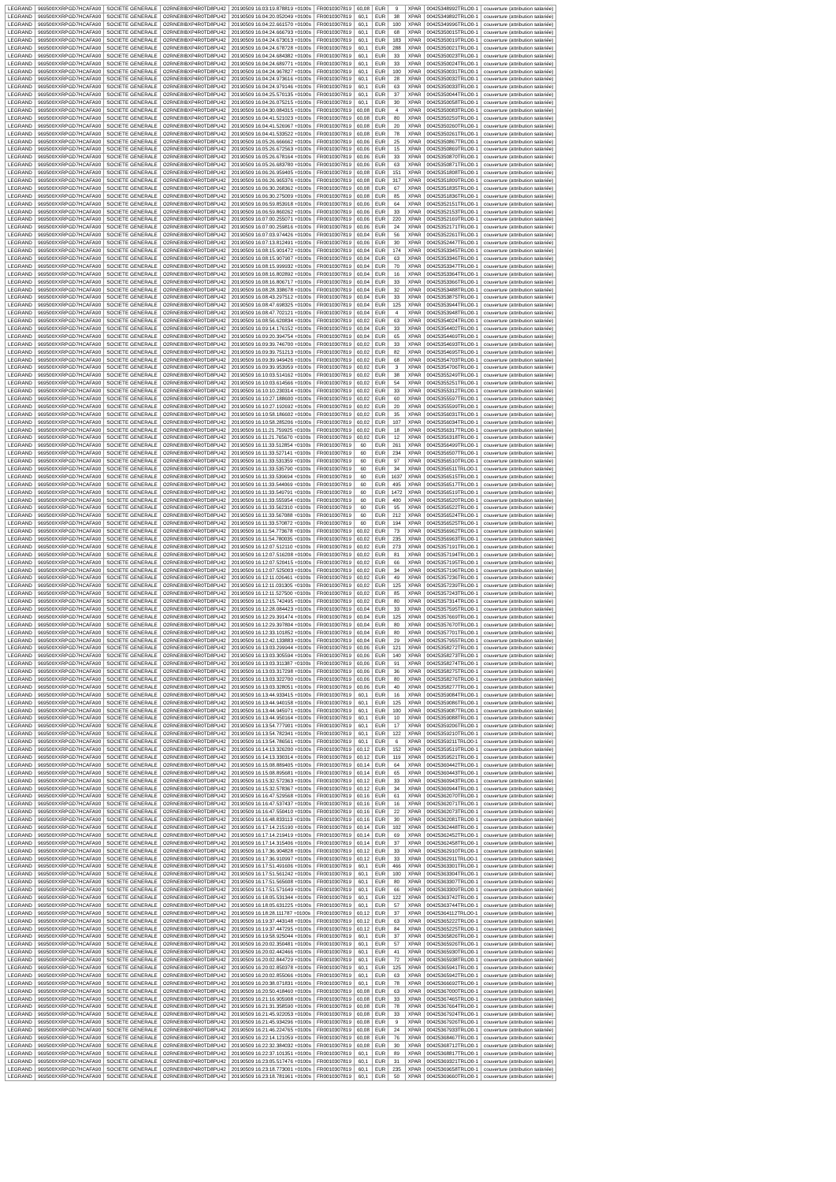| LEGRAND | 969500XXRPGD7HCAFA90 | SOCIETE GENERALE | O2RNE8IBXP4R0TD8PU42 | 20190509 16:03:19.878819 +0100s | FR0010307819 | 60,08 | EUR | 9 | XPAR | 00425348992TRLO0-1 | couverture (attribution salariée) |
| LEGRAND | 969500XXRPGD7HCAFA90 | SOCIETE GENERALE | O2RNE8IBXP4R0TD8PU42 | 20190509 16:04:20.052049 +0100s | FR0010307819 | 60,1 | EUR | 38 | XPAR | 00425349892TRLO0-1 | couverture (attribution salariée) |
| LEGRAND | 969500XXRPGD7HCAFA90 | SOCIETE GENERALE | O2RNE8IBXP4R0TD8PU42 | 20190509 16:04:22.661570 +0100s | FR0010307819 | 60,1 | EUR | 100 | XPAR | 00425349996TRLO0-1 | couverture (attribution salariée) |
| LEGRAND | 969500XXRPGD7HCAFA90 | SOCIETE GENERALE | O2RNE8IBXP4R0TD8PU42 | 20190509 16:04:24.666793 +0100s | FR0010307819 | 60,1 | EUR | 68 | XPAR | 00425350015TRLO0-1 | couverture (attribution salariée) |
| LEGRAND | 969500XXRPGD7HCAFA90 | SOCIETE GENERALE | O2RNE8IBXP4R0TD8PU42 | 20190509 16:04:24.673013 +0100s | FR0010307819 | 60,1 | EUR | 183 | XPAR | 00425350019TRLO0-1 | couverture (attribution salariée) |
| LEGRAND | 969500XXRPGD7HCAFA90 | SOCIETE GENERALE | O2RNE8IBXP4R0TD8PU42 | 20190509 16:04:24.678728 +0100s | FR0010307819 | 60,1 | EUR | 288 | XPAR | 00425350021TRLO0-1 | couverture (attribution salariée) |
| LEGRAND | 969500XXRPGD7HCAFA90 | SOCIETE GENERALE | O2RNE8IBXP4R0TD8PU42 | 20190509 16:04:24.684382 +0100s | FR0010307819 | 60,1 | EUR | 33 | XPAR | 00425350023TRLO0-1 | couverture (attribution salariée) |
| LEGRAND | 969500XXRPGD7HCAFA90 | SOCIETE GENERALE | O2RNE8IBXP4R0TD8PU42 | 20190509 16:04:24.689771 +0100s | FR0010307819 | 60,1 | EUR | 33 | XPAR | 00425350024TRLO0-1 | couverture (attribution salariée) |
| LEGRAND | 969500XXRPGD7HCAFA90 | SOCIETE GENERALE | O2RNE8IBXP4R0TD8PU42 | 20190509 16:04:24.967827 +0100s | FR0010307819 | 60,1 | EUR | 100 | XPAR | 00425350031TRLO0-1 | couverture (attribution salariée) |
| LEGRAND | 969500XXRPGD7HCAFA90 | SOCIETE GENERALE | O2RNE8IBXP4R0TD8PU42 | 20190509 16:04:24.973616 +0100s | FR0010307819 | 60,1 | EUR | 28 | XPAR | 00425350032TRLO0-1 | couverture (attribution salariée) |
| LEGRAND | 969500XXRPGD7HCAFA90 | SOCIETE GENERALE | O2RNE8IBXP4R0TD8PU42 | 20190509 16:04:24.979146 +0100s | FR0010307819 | 60,1 | EUR | 63 | XPAR | 00425350033TRLO0-1 | couverture (attribution salariée) |
| LEGRAND | 969500XXRPGD7HCAFA90 | SOCIETE GENERALE | O2RNE8IBXP4R0TD8PU42 | 20190509 16:04:25.570135 +0100s | FR0010307819 | 60,1 | EUR | 37 | XPAR | 00425350044TRLO0-1 | couverture (attribution salariée) |
| LEGRAND | 969500XXRPGD7HCAFA90 | SOCIETE GENERALE | O2RNE8IBXP4R0TD8PU42 | 20190509 16:04:26.075215 +0100s | FR0010307819 | 60,1 | EUR | 30 | XPAR | 00425350058TRLO0-1 | couverture (attribution salariée) |
| LEGRAND | 969500XXRPGD7HCAFA90 | SOCIETE GENERALE | O2RNE8IBXP4R0TD8PU42 | 20190509 16:04:30.084315 +0100s | FR0010307819 | 60,08 | EUR | 4 | XPAR | 00425350083TRLO0-1 | couverture (attribution salariée) |
| LEGRAND | 969500XXRPGD7HCAFA90 | SOCIETE GENERALE | O2RNE8IBXP4R0TD8PU42 | 20190509 16:04:41.521023 +0100s | FR0010307819 | 60,08 | EUR | 80 | XPAR | 00425350259TRLO0-1 | couverture (attribution salariée) |
| LEGRAND | 969500XXRPGD7HCAFA90 | SOCIETE GENERALE | O2RNE8IBXP4R0TD8PU42 | 20190509 16:04:41.526967 +0100s | FR0010307819 | 60,08 | EUR | 20 | XPAR | 00425350260TRLO0-1 | couverture (attribution salariée) |
| LEGRAND | 969500XXRPGD7HCAFA90 | SOCIETE GENERALE | O2RNE8IBXP4R0TD8PU42 | 20190509 16:04:41.533522 +0100s | FR0010307819 | 60,08 | EUR | 78 | XPAR | 00425350261TRLO0-1 | couverture (attribution salariée) |
| LEGRAND | 969500XXRPGD7HCAFA90 | SOCIETE GENERALE | O2RNE8IBXP4R0TD8PU42 | 20190509 16:05:26.666662 +0100s | FR0010307819 | 60,06 | EUR | 25 | XPAR | 00425350867TRLO0-1 | couverture (attribution salariée) |
| LEGRAND | 969500XXRPGD7HCAFA90 | SOCIETE GENERALE | O2RNE8IBXP4R0TD8PU42 | 20190509 16:05:26.672563 +0100s | FR0010307819 | 60,06 | EUR | 15 | XPAR | 00425350869TRLO0-1 | couverture (attribution salariée) |
| LEGRAND | 969500XXRPGD7HCAFA90 | SOCIETE GENERALE | O2RNE8IBXP4R0TD8PU42 | 20190509 16:05:26.678164 +0100s | FR0010307819 | 60,06 | EUR | 33 | XPAR | 00425350870TRLO0-1 | couverture (attribution salariée) |
| LEGRAND | 969500XXRPGD7HCAFA90 | SOCIETE GENERALE | O2RNE8IBXP4R0TD8PU42 | 20190509 16:05:26.683780 +0100s | FR0010307819 | 60,06 | EUR | 63 | XPAR | 00425350871TRLO0-1 | couverture (attribution salariée) |
| LEGRAND | 969500XXRPGD7HCAFA90 | SOCIETE GENERALE | O2RNE8IBXP4R0TD8PU42 | 20190509 16:06:26.959405 +0100s | FR0010307819 | 60,08 | EUR | 151 | XPAR | 00425351808TRLO0-1 | couverture (attribution salariée) |
| LEGRAND | 969500XXRPGD7HCAFA90 | SOCIETE GENERALE | O2RNE8IBXP4R0TD8PU42 | 20190509 16:06:26.965376 +0100s | FR0010307819 | 60,08 | EUR | 317 | XPAR | 00425351809TRLO0-1 | couverture (attribution salariée) |
| LEGRAND | 969500XXRPGD7HCAFA90 | SOCIETE GENERALE | O2RNE8IBXP4R0TD8PU42 | 20190509 16:06:30.268362 +0100s | FR0010307819 | 60,08 | EUR | 67 | XPAR | 00425351835TRLO0-1 | couverture (attribution salariée) |
| LEGRAND | 969500XXRPGD7HCAFA90 | SOCIETE GENERALE | O2RNE8IBXP4R0TD8PU42 | 20190509 16:06:30.275009 +0100s | FR0010307819 | 60,08 | EUR | 85 | XPAR | 00425351836TRLO0-1 | couverture (attribution salariée) |
| LEGRAND | 969500XXRPGD7HCAFA90 | SOCIETE GENERALE | O2RNE8IBXP4R0TD8PU42 | 20190509 16:06:59.853918 +0100s | FR0010307819 | 60,06 | EUR | 64 | XPAR | 00425352151TRLO0-1 | couverture (attribution salariée) |
| LEGRAND | 969500XXRPGD7HCAFA90 | SOCIETE GENERALE | O2RNE8IBXP4R0TD8PU42 | 20190509 16:06:59.860262 +0100s | FR0010307819 | 60,06 | EUR | 33 | XPAR | 00425352153TRLO0-1 | couverture (attribution salariée) |
| LEGRAND | 969500XXRPGD7HCAFA90 | SOCIETE GENERALE | O2RNE8IBXP4R0TD8PU42 | 20190509 16:07:00.255071 +0100s | FR0010307819 | 60,06 | EUR | 220 | XPAR | 00425352169TRLO0-1 | couverture (attribution salariée) |
| LEGRAND | 969500XXRPGD7HCAFA90 | SOCIETE GENERALE | O2RNE8IBXP4R0TD8PU42 | 20190509 16:07:00.259816 +0100s | FR0010307819 | 60,06 | EUR | 24 | XPAR | 00425352171TRLO0-1 | couverture (attribution salariée) |
| LEGRAND | 969500XXRPGD7HCAFA90 | SOCIETE GENERALE | O2RNE8IBXP4R0TD8PU42 | 20190509 16:07:03.974426 +0100s | FR0010307819 | 60,04 | EUR | 56 | XPAR | 00425352261TRLO0-1 | couverture (attribution salariée) |
| LEGRAND | 969500XXRPGD7HCAFA90 | SOCIETE GENERALE | O2RNE8IBXP4R0TD8PU42 | 20190509 16:07:13.812491 +0100s | FR0010307819 | 60,06 | EUR | 30 | XPAR | 00425352447TRLO0-1 | couverture (attribution salariée) |
| LEGRAND | 969500XXRPGD7HCAFA90 | SOCIETE GENERALE | O2RNE8IBXP4R0TD8PU42 | 20190509 16:08:15.901472 +0100s | FR0010307819 | 60,04 | EUR | 174 | XPAR | 00425353345TRLO0-1 | couverture (attribution salariée) |
| LEGRAND | 969500XXRPGD7HCAFA90 | SOCIETE GENERALE | O2RNE8IBXP4R0TD8PU42 | 20190509 16:08:15.907907 +0100s | FR0010307819 | 60,04 | EUR | 63 | XPAR | 00425353346TRLO0-1 | couverture (attribution salariée) |
| LEGRAND | 969500XXRPGD7HCAFA90 | SOCIETE GENERALE | O2RNE8IBXP4R0TD8PU42 | 20190509 16:08:15.999932 +0100s | FR0010307819 | 60,04 | EUR | 70 | XPAR | 00425353347TRLO0-1 | couverture (attribution salariée) |
| LEGRAND | 969500XXRPGD7HCAFA90 | SOCIETE GENERALE | O2RNE8IBXP4R0TD8PU42 | 20190509 16:08:16.802892 +0100s | FR0010307819 | 60,04 | EUR | 16 | XPAR | 00425353364TRLO0-1 | couverture (attribution salariée) |
| LEGRAND | 969500XXRPGD7HCAFA90 | SOCIETE GENERALE | O2RNE8IBXP4R0TD8PU42 | 20190509 16:08:16.806717 +0100s | FR0010307819 | 60,04 | EUR | 33 | XPAR | 00425353366TRLO0-1 | couverture (attribution salariée) |
| LEGRAND | 969500XXRPGD7HCAFA90 | SOCIETE GENERALE | O2RNE8IBXP4R0TD8PU42 | 20190509 16:08:28.338678 +0100s | FR0010307819 | 60,04 | EUR | 32 | XPAR | 00425353488TRLO0-1 | couverture (attribution salariée) |
| LEGRAND | 969500XXRPGD7HCAFA90 | SOCIETE GENERALE | O2RNE8IBXP4R0TD8PU42 | 20190509 16:08:43.297512 +0100s | FR0010307819 | 60,04 | EUR | 33 | XPAR | 00425353875TRLO0-1 | couverture (attribution salariée) |
| LEGRAND | 969500XXRPGD7HCAFA90 | SOCIETE GENERALE | O2RNE8IBXP4R0TD8PU42 | 20190509 16:08:47.698325 +0100s | FR0010307819 | 60,04 | EUR | 125 | XPAR | 00425353944TRLO0-1 | couverture (attribution salariée) |
| LEGRAND | 969500XXRPGD7HCAFA90 | SOCIETE GENERALE | O2RNE8IBXP4R0TD8PU42 | 20190509 16:08:47.702121 +0100s | FR0010307819 | 60,04 | EUR | 4 | XPAR | 00425353948TRLO0-1 | couverture (attribution salariée) |
| LEGRAND | 969500XXRPGD7HCAFA90 | SOCIETE GENERALE | O2RNE8IBXP4R0TD8PU42 | 20190509 16:08:56.620834 +0100s | FR0010307819 | 60,02 | EUR | 63 | XPAR | 00425354024TRLO0-1 | couverture (attribution salariée) |
| LEGRAND | 969500XXRPGD7HCAFA90 | SOCIETE GENERALE | O2RNE8IBXP4R0TD8PU42 | 20190509 16:09:14.176152 +0100s | FR0010307819 | 60,04 | EUR | 33 | XPAR | 00425354402TRLO0-1 | couverture (attribution salariée) |
| LEGRAND | 969500XXRPGD7HCAFA90 | SOCIETE GENERALE | O2RNE8IBXP4R0TD8PU42 | 20190509 16:09:20.394754 +0100s | FR0010307819 | 60,04 | EUR | 65 | XPAR | 00425354469TRLO0-1 | couverture (attribution salariée) |
| LEGRAND | 969500XXRPGD7HCAFA90 | SOCIETE GENERALE | O2RNE8IBXP4R0TD8PU42 | 20190509 16:09:39.746700 +0100s | FR0010307819 | 60,02 | EUR | 33 | XPAR | 00425354693TRLO0-1 | couverture (attribution salariée) |
| LEGRAND | 969500XXRPGD7HCAFA90 | SOCIETE GENERALE | O2RNE8IBXP4R0TD8PU42 | 20190509 16:09:39.751213 +0100s | FR0010307819 | 60,02 | EUR | 82 | XPAR | 00425354695TRLO0-1 | couverture (attribution salariée) |
| LEGRAND | 969500XXRPGD7HCAFA90 | SOCIETE GENERALE | O2RNE8IBXP4R0TD8PU42 | 20190509 16:09:39.949426 +0100s | FR0010307819 | 60,02 | EUR | 68 | XPAR | 00425354703TRLO0-1 | couverture (attribution salariée) |
| LEGRAND | 969500XXRPGD7HCAFA90 | SOCIETE GENERALE | O2RNE8IBXP4R0TD8PU42 | 20190509 16:09:39.953959 +0100s | FR0010307819 | 60,02 | EUR | 3 | XPAR | 00425354706TRLO0-1 | couverture (attribution salariée) |
| LEGRAND | 969500XXRPGD7HCAFA90 | SOCIETE GENERALE | O2RNE8IBXP4R0TD8PU42 | 20190509 16:10:03.514162 +0100s | FR0010307819 | 60,02 | EUR | 38 | XPAR | 00425355249TRLO0-1 | couverture (attribution salariée) |
| LEGRAND | 969500XXRPGD7HCAFA90 | SOCIETE GENERALE | O2RNE8IBXP4R0TD8PU42 | 20190509 16:10:03.614566 +0100s | FR0010307819 | 60,02 | EUR | 54 | XPAR | 00425355251TRLO0-1 | couverture (attribution salariée) |
| LEGRAND | 969500XXRPGD7HCAFA90 | SOCIETE GENERALE | O2RNE8IBXP4R0TD8PU42 | 20190509 16:10:10.230314 +0100s | FR0010307819 | 60,02 | EUR | 33 | XPAR | 00425355312TRLO0-1 | couverture (attribution salariée) |
| LEGRAND | 969500XXRPGD7HCAFA90 | SOCIETE GENERALE | O2RNE8IBXP4R0TD8PU42 | 20190509 16:10:27.188600 +0100s | FR0010307819 | 60,02 | EUR | 60 | XPAR | 00425355597TRLO0-1 | couverture (attribution salariée) |
| LEGRAND | 969500XXRPGD7HCAFA90 | SOCIETE GENERALE | O2RNE8IBXP4R0TD8PU42 | 20190509 16:10:27.192692 +0100s | FR0010307819 | 60,02 | EUR | 20 | XPAR | 00425355599TRLO0-1 | couverture (attribution salariée) |
| LEGRAND | 969500XXRPGD7HCAFA90 | SOCIETE GENERALE | O2RNE8IBXP4R0TD8PU42 | 20190509 16:10:58.186602 +0100s | FR0010307819 | 60,02 | EUR | 35 | XPAR | 00425356031TRLO0-1 | couverture (attribution salariée) |
| LEGRAND | 969500XXRPGD7HCAFA90 | SOCIETE GENERALE | O2RNE8IBXP4R0TD8PU42 | 20190509 16:10:58.285206 +0100s | FR0010307819 | 60,02 | EUR | 107 | XPAR | 00425356034TRLO0-1 | couverture (attribution salariée) |
| LEGRAND | 969500XXRPGD7HCAFA90 | SOCIETE GENERALE | O2RNE8IBXP4R0TD8PU42 | 20190509 16:11:21.759925 +0100s | FR0010307819 | 60,02 | EUR | 18 | XPAR | 00425356317TRLO0-1 | couverture (attribution salariée) |
| LEGRAND | 969500XXRPGD7HCAFA90 | SOCIETE GENERALE | O2RNE8IBXP4R0TD8PU42 | 20190509 16:11:21.765670 +0100s | FR0010307819 | 60,02 | EUR | 12 | XPAR | 00425356318TRLO0-1 | couverture (attribution salariée) |
| LEGRAND | 969500XXRPGD7HCAFA90 | SOCIETE GENERALE | O2RNE8IBXP4R0TD8PU42 | 20190509 16:11:33.512854 +0100s | FR0010307819 | 60 | EUR | 261 | XPAR | 00425356499TRLO0-1 | couverture (attribution salariée) |
| LEGRAND | 969500XXRPGD7HCAFA90 | SOCIETE GENERALE | O2RNE8IBXP4R0TD8PU42 | 20190509 16:11:33.527141 +0100s | FR0010307819 | 60 | EUR | 234 | XPAR | 00425356507TRLO0-1 | couverture (attribution salariée) |
| LEGRAND | 969500XXRPGD7HCAFA90 | SOCIETE GENERALE | O2RNE8IBXP4R0TD8PU42 | 20190509 16:11:33.531359 +0100s | FR0010307819 | 60 | EUR | 97 | XPAR | 00425356510TRLO0-1 | couverture (attribution salariée) |
| LEGRAND | 969500XXRPGD7HCAFA90 | SOCIETE GENERALE | O2RNE8IBXP4R0TD8PU42 | 20190509 16:11:33.535790 +0100s | FR0010307819 | 60 | EUR | 34 | XPAR | 00425356511TRLO0-1 | couverture (attribution salariée) |
| LEGRAND | 969500XXRPGD7HCAFA90 | SOCIETE GENERALE | O2RNE8IBXP4R0TD8PU42 | 20190509 16:11:33.539694 +0100s | FR0010307819 | 60 | EUR | 1637 | XPAR | 00425356515TRLO0-1 | couverture (attribution salariée) |
| LEGRAND | 969500XXRPGD7HCAFA90 | SOCIETE GENERALE | O2RNE8IBXP4R0TD8PU42 | 20190509 16:11:33.544069 +0100s | FR0010307819 | 60 | EUR | 495 | XPAR | 00425356517TRLO0-1 | couverture (attribution salariée) |
| LEGRAND | 969500XXRPGD7HCAFA90 | SOCIETE GENERALE | O2RNE8IBXP4R0TD8PU42 | 20190509 16:11:33.549791 +0100s | FR0010307819 | 60 | EUR | 1472 | XPAR | 00425356519TRLO0-1 | couverture (attribution salariée) |
| LEGRAND | 969500XXRPGD7HCAFA90 | SOCIETE GENERALE | O2RNE8IBXP4R0TD8PU42 | 20190509 16:11:33.555954 +0100s | FR0010307819 | 60 | EUR | 400 | XPAR | 00425356520TRLO0-1 | couverture (attribution salariée) |
| LEGRAND | 969500XXRPGD7HCAFA90 | SOCIETE GENERALE | O2RNE8IBXP4R0TD8PU42 | 20190509 16:11:33.562310 +0100s | FR0010307819 | 60 | EUR | 95 | XPAR | 00425356522TRLO0-1 | couverture (attribution salariée) |
| LEGRAND | 969500XXRPGD7HCAFA90 | SOCIETE GENERALE | O2RNE8IBXP4R0TD8PU42 | 20190509 16:11:33.567088 +0100s | FR0010307819 | 60 | EUR | 212 | XPAR | 00425356524TRLO0-1 | couverture (attribution salariée) |
| LEGRAND | 969500XXRPGD7HCAFA90 | SOCIETE GENERALE | O2RNE8IBXP4R0TD8PU42 | 20190509 16:11:33.570872 +0100s | FR0010307819 | 60 | EUR | 194 | XPAR | 00425356525TRLO0-1 | couverture (attribution salariée) |
| LEGRAND | 969500XXRPGD7HCAFA90 | SOCIETE GENERALE | O2RNE8IBXP4R0TD8PU42 | 20190509 16:11:54.773678 +0100s | FR0010307819 | 60,02 | EUR | 73 | XPAR | 00425356962TRLO0-1 | couverture (attribution salariée) |
| LEGRAND | 969500XXRPGD7HCAFA90 | SOCIETE GENERALE | O2RNE8IBXP4R0TD8PU42 | 20190509 16:11:54.780035 +0100s | FR0010307819 | 60,02 | EUR | 235 | XPAR | 00425356963TRLO0-1 | couverture (attribution salariée) |
| LEGRAND | 969500XXRPGD7HCAFA90 | SOCIETE GENERALE | O2RNE8IBXP4R0TD8PU42 | 20190509 16:12:07.512110 +0100s | FR0010307819 | 60,02 | EUR | 273 | XPAR | 00425357191TRLO0-1 | couverture (attribution salariée) |
| LEGRAND | 969500XXRPGD7HCAFA90 | SOCIETE GENERALE | O2RNE8IBXP4R0TD8PU42 | 20190509 16:12:07.516208 +0100s | FR0010307819 | 60,02 | EUR | 81 | XPAR | 00425357194TRLO0-1 | couverture (attribution salariée) |
| LEGRAND | 969500XXRPGD7HCAFA90 | SOCIETE GENERALE | O2RNE8IBXP4R0TD8PU42 | 20190509 16:12:07.520415 +0100s | FR0010307819 | 60,02 | EUR | 66 | XPAR | 00425357195TRLO0-1 | couverture (attribution salariée) |
| LEGRAND | 969500XXRPGD7HCAFA90 | SOCIETE GENERALE | O2RNE8IBXP4R0TD8PU42 | 20190509 16:12:07.525003 +0100s | FR0010307819 | 60,02 | EUR | 34 | XPAR | 00425357196TRLO0-1 | couverture (attribution salariée) |
| LEGRAND | 969500XXRPGD7HCAFA90 | SOCIETE GENERALE | O2RNE8IBXP4R0TD8PU42 | 20190509 16:12:11.026461 +0100s | FR0010307819 | 60,02 | EUR | 49 | XPAR | 00425357236TRLO0-1 | couverture (attribution salariée) |
| LEGRAND | 969500XXRPGD7HCAFA90 | SOCIETE GENERALE | O2RNE8IBXP4R0TD8PU42 | 20190509 16:12:11.031305 +0100s | FR0010307819 | 60,02 | EUR | 125 | XPAR | 00425357239TRLO0-1 | couverture (attribution salariée) |
| LEGRAND | 969500XXRPGD7HCAFA90 | SOCIETE GENERALE | O2RNE8IBXP4R0TD8PU42 | 20190509 16:12:11.527500 +0100s | FR0010307819 | 60,02 | EUR | 85 | XPAR | 00425357243TRLO0-1 | couverture (attribution salariée) |
| LEGRAND | 969500XXRPGD7HCAFA90 | SOCIETE GENERALE | O2RNE8IBXP4R0TD8PU42 | 20190509 16:12:15.742495 +0100s | FR0010307819 | 60,02 | EUR | 80 | XPAR | 00425357314TRLO0-1 | couverture (attribution salariée) |
| LEGRAND | 969500XXRPGD7HCAFA90 | SOCIETE GENERALE | O2RNE8IBXP4R0TD8PU42 | 20190509 16:12:28.084423 +0100s | FR0010307819 | 60,04 | EUR | 33 | XPAR | 00425357595TRLO0-1 | couverture (attribution salariée) |
| LEGRAND | 969500XXRPGD7HCAFA90 | SOCIETE GENERALE | O2RNE8IBXP4R0TD8PU42 | 20190509 16:12:29.391474 +0100s | FR0010307819 | 60,04 | EUR | 125 | XPAR | 00425357669TRLO0-1 | couverture (attribution salariée) |
| LEGRAND | 969500XXRPGD7HCAFA90 | SOCIETE GENERALE | O2RNE8IBXP4R0TD8PU42 | 20190509 16:12:29.397804 +0100s | FR0010307819 | 60,04 | EUR | 80 | XPAR | 00425357670TRLO0-1 | couverture (attribution salariée) |
| LEGRAND | 969500XXRPGD7HCAFA90 | SOCIETE GENERALE | O2RNE8IBXP4R0TD8PU42 | 20190509 16:12:33.101852 +0100s | FR0010307819 | 60,04 | EUR | 80 | XPAR | 00425357701TRLO0-1 | couverture (attribution salariée) |
| LEGRAND | 969500XXRPGD7HCAFA90 | SOCIETE GENERALE | O2RNE8IBXP4R0TD8PU42 | 20190509 16:12:42.133883 +0100s | FR0010307819 | 60,04 | EUR | 29 | XPAR | 00425357955TRLO0-1 | couverture (attribution salariée) |
| LEGRAND | 969500XXRPGD7HCAFA90 | SOCIETE GENERALE | O2RNE8IBXP4R0TD8PU42 | 20190509 16:13:03.299944 +0100s | FR0010307819 | 60,06 | EUR | 121 | XPAR | 00425358272TRLO0-1 | couverture (attribution salariée) |
| LEGRAND | 969500XXRPGD7HCAFA90 | SOCIETE GENERALE | O2RNE8IBXP4R0TD8PU42 | 20190509 16:13:03.305594 +0100s | FR0010307819 | 60,06 | EUR | 140 | XPAR | 00425358273TRLO0-1 | couverture (attribution salariée) |
| LEGRAND | 969500XXRPGD7HCAFA90 | SOCIETE GENERALE | O2RNE8IBXP4R0TD8PU42 | 20190509 16:13:03.311387 +0100s | FR0010307819 | 60,06 | EUR | 91 | XPAR | 00425358274TRLO0-1 | couverture (attribution salariée) |
| LEGRAND | 969500XXRPGD7HCAFA90 | SOCIETE GENERALE | O2RNE8IBXP4R0TD8PU42 | 20190509 16:13:03.317298 +0100s | FR0010307819 | 60,06 | EUR | 36 | XPAR | 00425358275TRLO0-1 | couverture (attribution salariée) |
| LEGRAND | 969500XXRPGD7HCAFA90 | SOCIETE GENERALE | O2RNE8IBXP4R0TD8PU42 | 20190509 16:13:03.322700 +0100s | FR0010307819 | 60,06 | EUR | 80 | XPAR | 00425358276TRLO0-1 | couverture (attribution salariée) |
| LEGRAND | 969500XXRPGD7HCAFA90 | SOCIETE GENERALE | O2RNE8IBXP4R0TD8PU42 | 20190509 16:13:03.328051 +0100s | FR0010307819 | 60,06 | EUR | 40 | XPAR | 00425358277TRLO0-1 | couverture (attribution salariée) |
| LEGRAND | 969500XXRPGD7HCAFA90 | SOCIETE GENERALE | O2RNE8IBXP4R0TD8PU42 | 20190509 16:13:44.933415 +0100s | FR0010307819 | 60,1 | EUR | 16 | XPAR | 00425359084TRLO0-1 | couverture (attribution salariée) |
| LEGRAND | 969500XXRPGD7HCAFA90 | SOCIETE GENERALE | O2RNE8IBXP4R0TD8PU42 | 20190509 16:13:44.940158 +0100s | FR0010307819 | 60,1 | EUR | 125 | XPAR | 00425359086TRLO0-1 | couverture (attribution salariée) |
| LEGRAND | 969500XXRPGD7HCAFA90 | SOCIETE GENERALE | O2RNE8IBXP4R0TD8PU42 | 20190509 16:13:44.945971 +0100s | FR0010307819 | 60,1 | EUR | 100 | XPAR | 00425359087TRLO0-1 | couverture (attribution salariée) |
| LEGRAND | 969500XXRPGD7HCAFA90 | SOCIETE GENERALE | O2RNE8IBXP4R0TD8PU42 | 20190509 16:13:44.950164 +0100s | FR0010307819 | 60,1 | EUR | 10 | XPAR | 00425359088TRLO0-1 | couverture (attribution salariée) |
| LEGRAND | 969500XXRPGD7HCAFA90 | SOCIETE GENERALE | O2RNE8IBXP4R0TD8PU42 | 20190509 16:13:54.777901 +0100s | FR0010307819 | 60,1 | EUR | 17 | XPAR | 00425359206TRLO0-1 | couverture (attribution salariée) |
| LEGRAND | 969500XXRPGD7HCAFA90 | SOCIETE GENERALE | O2RNE8IBXP4R0TD8PU42 | 20190509 16:13:54.782341 +0100s | FR0010307819 | 60,1 | EUR | 122 | XPAR | 00425359210TRLO0-1 | couverture (attribution salariée) |
| LEGRAND | 969500XXRPGD7HCAFA90 | SOCIETE GENERALE | O2RNE8IBXP4R0TD8PU42 | 20190509 16:13:54.786561 +0100s | FR0010307819 | 60,1 | EUR | 6 | XPAR | 00425359211TRLO0-1 | couverture (attribution salariée) |
| LEGRAND | 969500XXRPGD7HCAFA90 | SOCIETE GENERALE | O2RNE8IBXP4R0TD8PU42 | 20190509 16:14:13.326200 +0100s | FR0010307819 | 60,12 | EUR | 152 | XPAR | 00425359519TRLO0-1 | couverture (attribution salariée) |
| LEGRAND | 969500XXRPGD7HCAFA90 | SOCIETE GENERALE | O2RNE8IBXP4R0TD8PU42 | 20190509 16:14:13.330314 +0100s | FR0010307819 | 60,12 | EUR | 119 | XPAR | 00425359521TRLO0-1 | couverture (attribution salariée) |
| LEGRAND | 969500XXRPGD7HCAFA90 | SOCIETE GENERALE | O2RNE8IBXP4R0TD8PU42 | 20190509 16:15:08.889405 +0100s | FR0010307819 | 60,14 | EUR | 64 | XPAR | 00425360442TRLO0-1 | couverture (attribution salariée) |
| LEGRAND | 969500XXRPGD7HCAFA90 | SOCIETE GENERALE | O2RNE8IBXP4R0TD8PU42 | 20190509 16:15:08.895681 +0100s | FR0010307819 | 60,14 | EUR | 65 | XPAR | 00425360443TRLO0-1 | couverture (attribution salariée) |
| LEGRAND | 969500XXRPGD7HCAFA90 | SOCIETE GENERALE | O2RNE8IBXP4R0TD8PU42 | 20190509 16:15:32.572363 +0100s | FR0010307819 | 60,12 | EUR | 33 | XPAR | 00425360943TRLO0-1 | couverture (attribution salariée) |
| LEGRAND | 969500XXRPGD7HCAFA90 | SOCIETE GENERALE | O2RNE8IBXP4R0TD8PU42 | 20190509 16:15:32.578367 +0100s | FR0010307819 | 60,12 | EUR | 34 | XPAR | 00425360944TRLO0-1 | couverture (attribution salariée) |
| LEGRAND | 969500XXRPGD7HCAFA90 | SOCIETE GENERALE | O2RNE8IBXP4R0TD8PU42 | 20190509 16:16:47.529568 +0100s | FR0010307819 | 60,16 | EUR | 61 | XPAR | 00425362070TRLO0-1 | couverture (attribution salariée) |
| LEGRAND | 969500XXRPGD7HCAFA90 | SOCIETE GENERALE | O2RNE8IBXP4R0TD8PU42 | 20190509 16:16:47.537437 +0100s | FR0010307819 | 60,16 | EUR | 16 | XPAR | 00425362071TRLO0-1 | couverture (attribution salariée) |
| LEGRAND | 969500XXRPGD7HCAFA90 | SOCIETE GENERALE | O2RNE8IBXP4R0TD8PU42 | 20190509 16:16:47.550410 +0100s | FR0010307819 | 60,16 | EUR | 22 | XPAR | 00425362073TRLO0-1 | couverture (attribution salariée) |
| LEGRAND | 969500XXRPGD7HCAFA90 | SOCIETE GENERALE | O2RNE8IBXP4R0TD8PU42 | 20190509 16:16:48.833113 +0100s | FR0010307819 | 60,16 | EUR | 30 | XPAR | 00425362081TRLO0-1 | couverture (attribution salariée) |
| LEGRAND | 969500XXRPGD7HCAFA90 | SOCIETE GENERALE | O2RNE8IBXP4R0TD8PU42 | 20190509 16:17:14.215190 +0100s | FR0010307819 | 60,14 | EUR | 102 | XPAR | 00425362448TRLO0-1 | couverture (attribution salariée) |
| LEGRAND | 969500XXRPGD7HCAFA90 | SOCIETE GENERALE | O2RNE8IBXP4R0TD8PU42 | 20190509 16:17:14.219419 +0100s | FR0010307819 | 60,14 | EUR | 69 | XPAR | 00425362452TRLO0-1 | couverture (attribution salariée) |
| LEGRAND | 969500XXRPGD7HCAFA90 | SOCIETE GENERALE | O2RNE8IBXP4R0TD8PU42 | 20190509 16:17:14.315406 +0100s | FR0010307819 | 60,14 | EUR | 37 | XPAR | 00425362458TRLO0-1 | couverture (attribution salariée) |
| LEGRAND | 969500XXRPGD7HCAFA90 | SOCIETE GENERALE | O2RNE8IBXP4R0TD8PU42 | 20190509 16:17:36.904828 +0100s | FR0010307819 | 60,12 | EUR | 33 | XPAR | 00425362910TRLO0-1 | couverture (attribution salariée) |
| LEGRAND | 969500XXRPGD7HCAFA90 | SOCIETE GENERALE | O2RNE8IBXP4R0TD8PU42 | 20190509 16:17:36.910997 +0100s | FR0010307819 | 60,12 | EUR | 33 | XPAR | 00425362911TRLO0-1 | couverture (attribution salariée) |
| LEGRAND | 969500XXRPGD7HCAFA90 | SOCIETE GENERALE | O2RNE8IBXP4R0TD8PU42 | 20190509 16:17:51.491606 +0100s | FR0010307819 | 60,1 | EUR | 466 | XPAR | 00425363301TRLO0-1 | couverture (attribution salariée) |
| LEGRAND | 969500XXRPGD7HCAFA90 | SOCIETE GENERALE | O2RNE8IBXP4R0TD8PU42 | 20190509 16:17:51.561242 +0100s | FR0010307819 | 60,1 | EUR | 100 | XPAR | 00425363304TRLO0-1 | couverture (attribution salariée) |
| LEGRAND | 969500XXRPGD7HCAFA90 | SOCIETE GENERALE | O2RNE8IBXP4R0TD8PU42 | 20190509 16:17:51.565608 +0100s | FR0010307819 | 60,1 | EUR | 80 | XPAR | 00425363307TRLO0-1 | couverture (attribution salariée) |
| LEGRAND | 969500XXRPGD7HCAFA90 | SOCIETE GENERALE | O2RNE8IBXP4R0TD8PU42 | 20190509 16:17:51.571649 +0100s | FR0010307819 | 60,1 | EUR | 66 | XPAR | 00425363309TRLO0-1 | couverture (attribution salariée) |
| LEGRAND | 969500XXRPGD7HCAFA90 | SOCIETE GENERALE | O2RNE8IBXP4R0TD8PU42 | 20190509 16:18:05.531344 +0100s | FR0010307819 | 60,1 | EUR | 122 | XPAR | 00425363742TRLO0-1 | couverture (attribution salariée) |
| LEGRAND | 969500XXRPGD7HCAFA90 | SOCIETE GENERALE | O2RNE8IBXP4R0TD8PU42 | 20190509 16:18:05.631225 +0100s | FR0010307819 | 60,1 | EUR | 57 | XPAR | 00425363744TRLO0-1 | couverture (attribution salariée) |
| LEGRAND | 969500XXRPGD7HCAFA90 | SOCIETE GENERALE | O2RNE8IBXP4R0TD8PU42 | 20190509 16:18:28.111787 +0100s | FR0010307819 | 60,12 | EUR | 37 | XPAR | 00425364112TRLO0-1 | couverture (attribution salariée) |
| LEGRAND | 969500XXRPGD7HCAFA90 | SOCIETE GENERALE | O2RNE8IBXP4R0TD8PU42 | 20190509 16:19:37.443148 +0100s | FR0010307819 | 60,12 | EUR | 63 | XPAR | 00425365222TRLO0-1 | couverture (attribution salariée) |
| LEGRAND | 969500XXRPGD7HCAFA90 | SOCIETE GENERALE | O2RNE8IBXP4R0TD8PU42 | 20190509 16:19:37.447295 +0100s | FR0010307819 | 60,12 | EUR | 84 | XPAR | 00425365225TRLO0-1 | couverture (attribution salariée) |
| LEGRAND | 969500XXRPGD7HCAFA90 | SOCIETE GENERALE | O2RNE8IBXP4R0TD8PU42 | 20190509 16:19:58.925044 +0100s | FR0010307819 | 60,1 | EUR | 37 | XPAR | 00425365826TRLO0-1 | couverture (attribution salariée) |
| LEGRAND | 969500XXRPGD7HCAFA90 | SOCIETE GENERALE | O2RNE8IBXP4R0TD8PU42 | 20190509 16:20:02.350481 +0100s | FR0010307819 | 60,1 | EUR | 57 | XPAR | 00425365926TRLO0-1 | couverture (attribution salariée) |
| LEGRAND | 969500XXRPGD7HCAFA90 | SOCIETE GENERALE | O2RNE8IBXP4R0TD8PU42 | 20190509 16:20:02.442466 +0100s | FR0010307819 | 60,1 | EUR | 41 | XPAR | 00425365930TRLO0-1 | couverture (attribution salariée) |
| LEGRAND | 969500XXRPGD7HCAFA90 | SOCIETE GENERALE | O2RNE8IBXP4R0TD8PU42 | 20190509 16:20:02.844729 +0100s | FR0010307819 | 60,1 | EUR | 72 | XPAR | 00425365938TRLO0-1 | couverture (attribution salariée) |
| LEGRAND | 969500XXRPGD7HCAFA90 | SOCIETE GENERALE | O2RNE8IBXP4R0TD8PU42 | 20190509 16:20:02.850378 +0100s | FR0010307819 | 60,1 | EUR | 125 | XPAR | 00425365941TRLO0-1 | couverture (attribution salariée) |
| LEGRAND | 969500XXRPGD7HCAFA90 | SOCIETE GENERALE | O2RNE8IBXP4R0TD8PU42 | 20190509 16:20:02.855066 +0100s | FR0010307819 | 60,1 | EUR | 63 | XPAR | 00425365942TRLO0-1 | couverture (attribution salariée) |
| LEGRAND | 969500XXRPGD7HCAFA90 | SOCIETE GENERALE | O2RNE8IBXP4R0TD8PU42 | 20190509 16:20:38.071831 +0100s | FR0010307819 | 60,1 | EUR | 78 | XPAR | 00425366692TRLO0-1 | couverture (attribution salariée) |
| LEGRAND | 969500XXRPGD7HCAFA90 | SOCIETE GENERALE | O2RNE8IBXP4R0TD8PU42 | 20190509 16:20:50.418460 +0100s | FR0010307819 | 60,08 | EUR | 63 | XPAR | 00425367000TRLO0-1 | couverture (attribution salariée) |
| LEGRAND | 969500XXRPGD7HCAFA90 | SOCIETE GENERALE | O2RNE8IBXP4R0TD8PU42 | 20190509 16:21:16.905908 +0100s | FR0010307819 | 60,08 | EUR | 33 | XPAR | 00425367465TRLO0-1 | couverture (attribution salariée) |
| LEGRAND | 969500XXRPGD7HCAFA90 | SOCIETE GENERALE | O2RNE8IBXP4R0TD8PU42 | 20190509 16:21:31.358590 +0100s | FR0010307819 | 60,08 | EUR | 78 | XPAR | 00425367664TRLO0-1 | couverture (attribution salariée) |
| LEGRAND | 969500XXRPGD7HCAFA90 | SOCIETE GENERALE | O2RNE8IBXP4R0TD8PU42 | 20190509 16:21:45.922053 +0100s | FR0010307819 | 60,08 | EUR | 33 | XPAR | 00425367924TRLO0-1 | couverture (attribution salariée) |
| LEGRAND | 969500XXRPGD7HCAFA90 | SOCIETE GENERALE | O2RNE8IBXP4R0TD8PU42 | 20190509 16:21:45.934296 +0100s | FR0010307819 | 60,08 | EUR | 9 | XPAR | 00425367926TRLO0-1 | couverture (attribution salariée) |
| LEGRAND | 969500XXRPGD7HCAFA90 | SOCIETE GENERALE | O2RNE8IBXP4R0TD8PU42 | 20190509 16:21:46.224765 +0100s | FR0010307819 | 60,08 | EUR | 24 | XPAR | 00425367933TRLO0-1 | couverture (attribution salariée) |
| LEGRAND | 969500XXRPGD7HCAFA90 | SOCIETE GENERALE | O2RNE8IBXP4R0TD8PU42 | 20190509 16:22:14.121059 +0100s | FR0010307819 | 60,08 | EUR | 76 | XPAR | 00425368467TRLO0-1 | couverture (attribution salariée) |
| LEGRAND | 969500XXRPGD7HCAFA90 | SOCIETE GENERALE | O2RNE8IBXP4R0TD8PU42 | 20190509 16:22:32.384032 +0100s | FR0010307819 | 60,08 | EUR | 30 | XPAR | 00425368712TRLO0-1 | couverture (attribution salariée) |
| LEGRAND | 969500XXRPGD7HCAFA90 | SOCIETE GENERALE | O2RNE8IBXP4R0TD8PU42 | 20190509 16:22:37.101351 +0100s | FR0010307819 | 60,1 | EUR | 89 | XPAR | 00425368817TRLO0-1 | couverture (attribution salariée) |
| LEGRAND | 969500XXRPGD7HCAFA90 | SOCIETE GENERALE | O2RNE8IBXP4R0TD8PU42 | 20190509 16:23:05.517476 +0100s | FR0010307819 | 60,1 | EUR | 31 | XPAR | 00425369321TRLO0-1 | couverture (attribution salariée) |
| LEGRAND | 969500XXRPGD7HCAFA90 | SOCIETE GENERALE | O2RNE8IBXP4R0TD8PU42 | 20190509 16:23:18.773001 +0100s | FR0010307819 | 60,1 | EUR | 235 | XPAR | 00425369658TRLO0-1 | couverture (attribution salariée) |
| LEGRAND | 969500XXRPGD7HCAFA90 | SOCIETE GENERALE | O2RNE8IBXP4R0TD8PU42 | 20190509 16:23:18.781961 +0100s | FR0010307819 | 60,1 | EUR | 50 | XPAR | 00425369660TRLO0-1 | couverture (attribution salariée) |